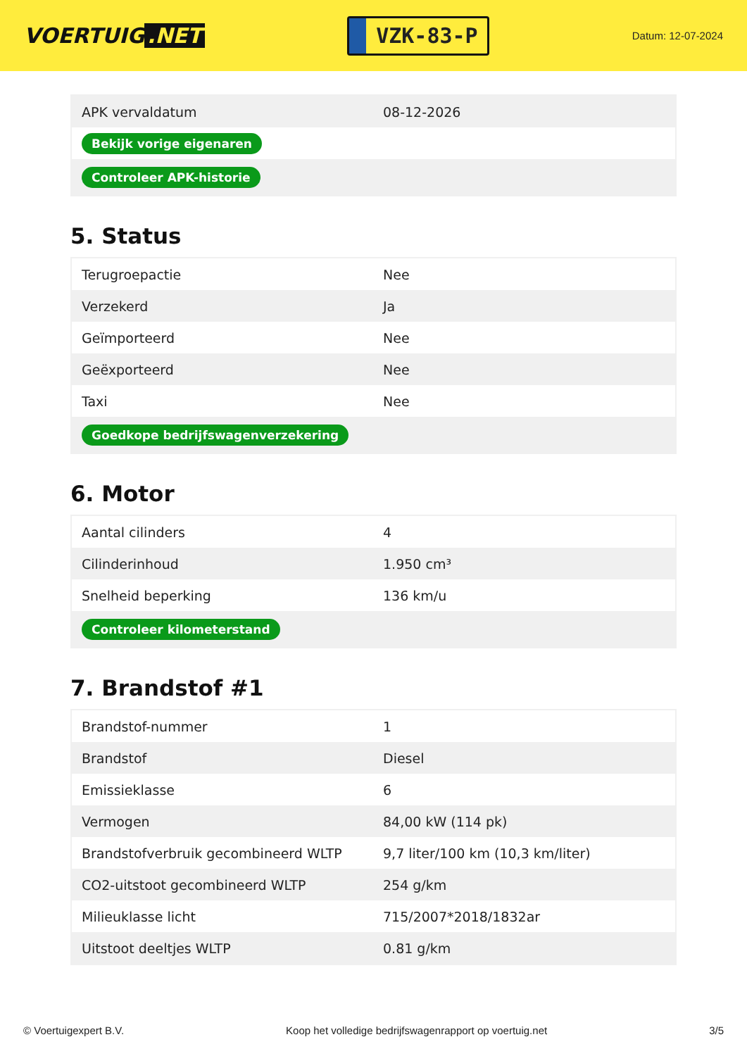VOERTUIG.NET
VZK-83-P
Datum: 12-07-2024
| APK vervaldatum | 08-12-2026 |
| Bekijk vorige eigenaren | |
| Controleer APK-historie | |
5. Status
| Terugroepactie | Nee |
| Verzekerd | Ja |
| Geïmporteerd | Nee |
| Geëxporteerd | Nee |
| Taxi | Nee |
| Goedkope bedrijfswagenverzekering | |
6. Motor
| Aantal cilinders | 4 |
| Cilinderinhoud | 1.950 cm³ |
| Snelheid beperking | 136 km/u |
| Controleer kilometerstand | |
7. Brandstof #1
| Brandstof-nummer | 1 |
| Brandstof | Diesel |
| Emissieklasse | 6 |
| Vermogen | 84,00 kW (114 pk) |
| Brandstofverbruik gecombineerd WLTP | 9,7 liter/100 km (10,3 km/liter) |
| CO2-uitstoot gecombineerd WLTP | 254 g/km |
| Milieuklasse licht | 715/2007*2018/1832ar |
| Uitstoot deeltjes WLTP | 0.81 g/km |
© Voertuigexpert B.V. Koop het volledige bedrijfswagenrapport op voertuig.net 3/5